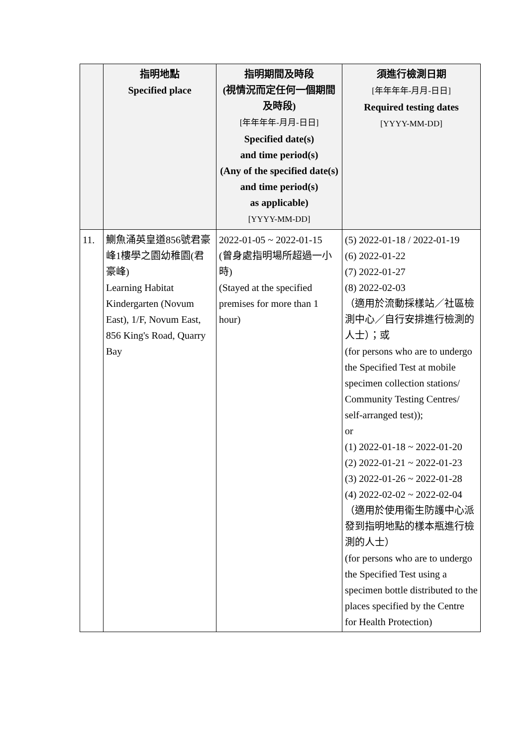| | 指明地點 Specified place | 指明期間及時段 (視情況而定任何一個期間及時段) [年年年年-月月-日日] Specified date(s) and time period(s) (Any of the specified date(s) and time period(s) as applicable) [YYYY-MM-DD] | 須進行檢測日期 [年年年年-月月-日日] Required testing dates [YYYY-MM-DD] |
| --- | --- | --- | --- |
| 11. | 鰂魚涌英皇道856號君豪峰1樓學之園幼稚園(君豪峰) Learning Habitat Kindergarten (Novum East), 1/F, Novum East, 856 King's Road, Quarry Bay | 2022-01-05 ~ 2022-01-15 (曾身處指明場所超過一小時) (Stayed at the specified premises for more than 1 hour) | (5) 2022-01-18 / 2022-01-19 (6) 2022-01-22 (7) 2022-01-27 (8) 2022-02-03 （適用於流動採樣站／社區檢測中心／自行安排進行檢測的人士）；或 (for persons who are to undergo the Specified Test at mobile specimen collection stations/ Community Testing Centres/ self-arranged test)); or (1) 2022-01-18 ~ 2022-01-20 (2) 2022-01-21 ~ 2022-01-23 (3) 2022-01-26 ~ 2022-01-28 (4) 2022-02-02 ~ 2022-02-04 （適用於使用衞生防護中心派發到指明地點的樣本瓶進行檢測的人士） (for persons who are to undergo the Specified Test using a specimen bottle distributed to the places specified by the Centre for Health Protection) |